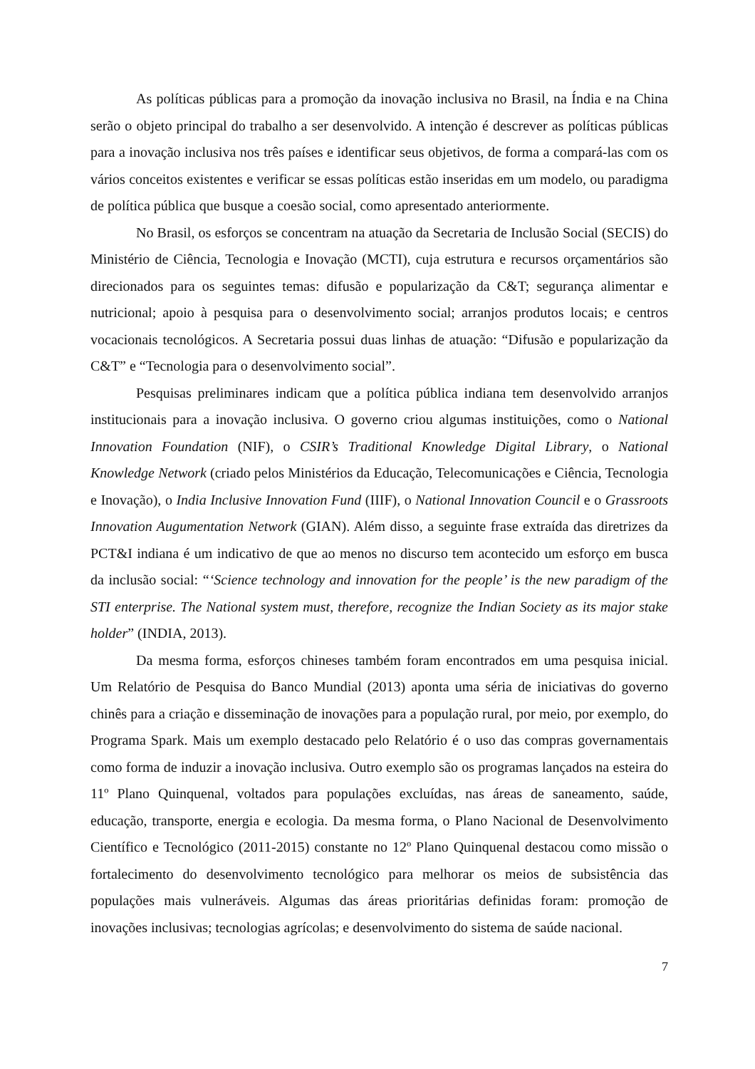As políticas públicas para a promoção da inovação inclusiva no Brasil, na Índia e na China serão o objeto principal do trabalho a ser desenvolvido. A intenção é descrever as políticas públicas para a inovação inclusiva nos três países e identificar seus objetivos, de forma a compará-las com os vários conceitos existentes e verificar se essas políticas estão inseridas em um modelo, ou paradigma de política pública que busque a coesão social, como apresentado anteriormente.
No Brasil, os esforços se concentram na atuação da Secretaria de Inclusão Social (SECIS) do Ministério de Ciência, Tecnologia e Inovação (MCTI), cuja estrutura e recursos orçamentários são direcionados para os seguintes temas: difusão e popularização da C&T; segurança alimentar e nutricional; apoio à pesquisa para o desenvolvimento social; arranjos produtos locais; e centros vocacionais tecnológicos. A Secretaria possui duas linhas de atuação: “Difusão e popularização da C&T” e “Tecnologia para o desenvolvimento social”.
Pesquisas preliminares indicam que a política pública indiana tem desenvolvido arranjos institucionais para a inovação inclusiva. O governo criou algumas instituições, como o National Innovation Foundation (NIF), o CSIR’s Traditional Knowledge Digital Library, o National Knowledge Network (criado pelos Ministérios da Educação, Telecomunicações e Ciência, Tecnologia e Inovação), o India Inclusive Innovation Fund (IIIF), o National Innovation Council e o Grassroots Innovation Augumentation Network (GIAN). Além disso, a seguinte frase extraída das diretrizes da PCT&I indiana é um indicativo de que ao menos no discurso tem acontecido um esforço em busca da inclusão social: “‘Science technology and innovation for the people’ is the new paradigm of the STI enterprise. The National system must, therefore, recognize the Indian Society as its major stake holder” (INDIA, 2013).
Da mesma forma, esforços chineses também foram encontrados em uma pesquisa inicial. Um Relatório de Pesquisa do Banco Mundial (2013) aponta uma séria de iniciativas do governo chinês para a criação e disseminação de inovações para a população rural, por meio, por exemplo, do Programa Spark. Mais um exemplo destacado pelo Relatório é o uso das compras governamentais como forma de induzir a inovação inclusiva. Outro exemplo são os programas lançados na esteira do 11º Plano Quinquenal, voltados para populações excluídas, nas áreas de saneamento, saúde, educação, transporte, energia e ecologia. Da mesma forma, o Plano Nacional de Desenvolvimento Científico e Tecnológico (2011-2015) constante no 12º Plano Quinquenal destacou como missão o fortalecimento do desenvolvimento tecnológico para melhorar os meios de subsistência das populações mais vulneráveis. Algumas das áreas prioritárias definidas foram: promoção de inovações inclusivas; tecnologias agrícolas; e desenvolvimento do sistema de saúde nacional.
7